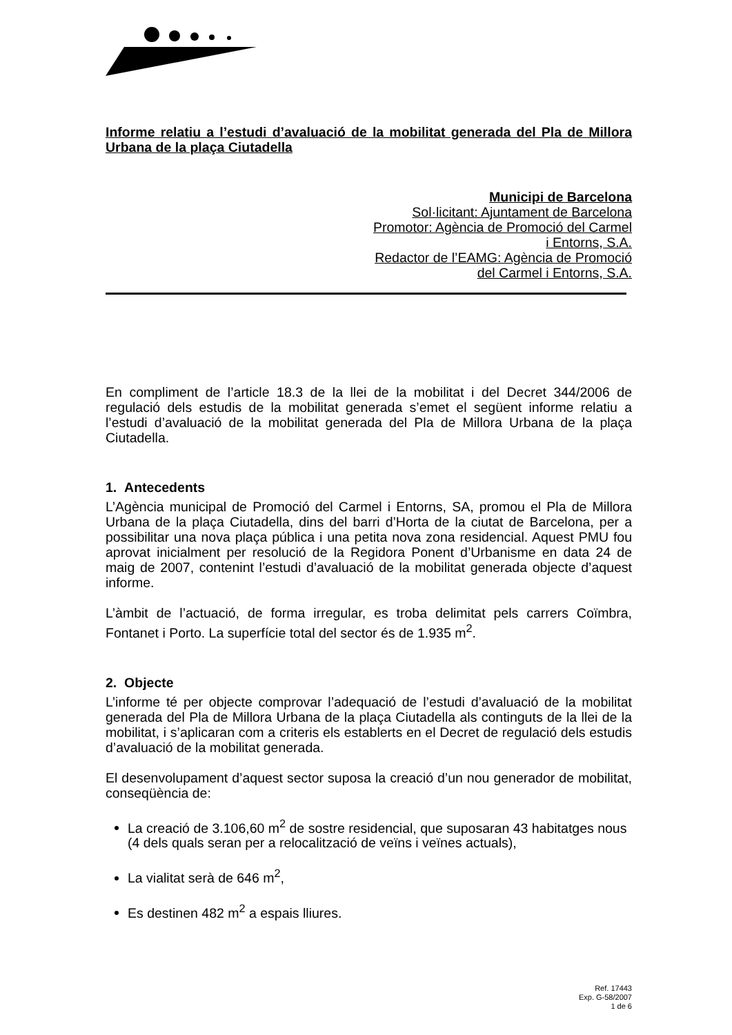Informe relatiu a l’estudi d’avaluació de la mobilitat generada del Pla de Millora Urbana de la plaça Ciutadella
Municipi de Barcelona
Sol·licitant: Ajuntament de Barcelona
Promotor: Agència de Promoció del Carmel
i Entorns, S.A.
Redactor de l’EAMG: Agència de Promoció
del Carmel i Entorns, S.A.
En compliment de l’article 18.3 de la llei de la mobilitat i del Decret 344/2006 de regulació dels estudis de la mobilitat generada s’emet el següent informe relatiu a l’estudi d’avaluació de la mobilitat generada del Pla de Millora Urbana de la plaça Ciutadella.
1. Antecedents
L’Agència municipal de Promoció del Carmel i Entorns, SA, promou el Pla de Millora Urbana de la plaça Ciutadella, dins del barri d’Horta de la ciutat de Barcelona, per a possibilitar una nova plaça pública i una petita nova zona residencial. Aquest PMU fou aprovat inicialment per resolució de la Regidora Ponent d’Urbanisme en data 24 de maig de 2007, contenint l’estudi d’avaluació de la mobilitat generada objecte d’aquest informe.
L’àmbit de l’actuació, de forma irregular, es troba delimitat pels carrers Coïmbra, Fontanet i Porto. La superfície total del sector és de 1.935 m<sup>2</sup>.
2. Objecte
L’informe té per objecte comprovar l’adequació de l’estudi d’avaluació de la mobilitat generada del Pla de Millora Urbana de la plaça Ciutadella als continguts de la llei de la mobilitat, i s’aplicaran com a criteris els establerts en el Decret de regulació dels estudis d’avaluació de la mobilitat generada.
El desenvolupament d’aquest sector suposa la creació d’un nou generador de mobilitat, conseqüència de:
La creació de 3.106,60 m<sup>2</sup> de sostre residencial, que suposaran 43 habitatges nous (4 dels quals seran per a relocalització de veïns i veïnes actuals),
La vialitat serà de 646 m<sup>2</sup>,
Es destinen 482 m<sup>2</sup> a espais lliures.
Ref. 17443
Exp. G-58/2007
1 de 6